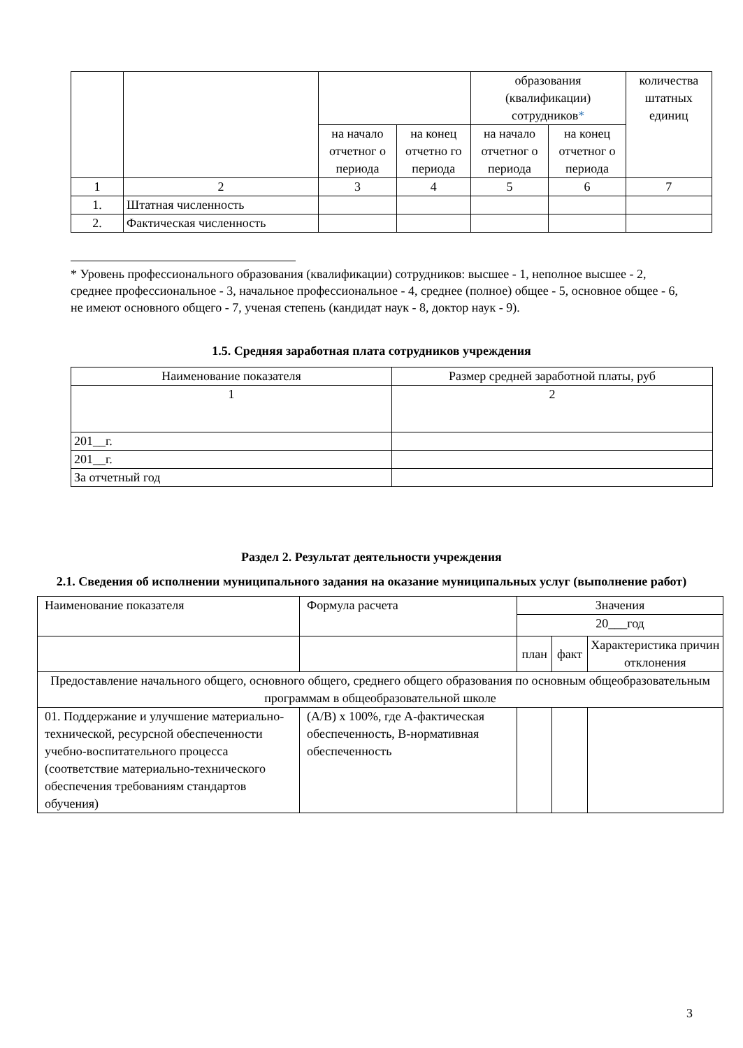| | | | | образования (квалификации) сотрудников * | | количества штатных единиц |
| | | на начало отчетног о периода | на конец отчетно го периода | на начало отчетног о периода | на конец отчетног о периода | |
| 1 | 2 | 3 | 4 | 5 | 6 | 7 |
| 1. | Штатная численность | | | | | |
| 2. | Фактическая численность | | | | | |
* Уровень профессионального образования (квалификации) сотрудников: высшее - 1, неполное высшее - 2, среднее профессиональное - 3, начальное профессиональное - 4, среднее (полное) общее - 5, основное общее - 6, не имеют основного общего - 7, ученая степень (кандидат наук - 8, доктор наук - 9).
1.5. Средняя заработная плата сотрудников учреждения
| Наименование показателя | Размер средней заработной платы, руб |
| 1 | 2 |
| 201__г. | |
| 201__г. | |
| За отчетный год | |
Раздел 2. Результат деятельности учреждения
2.1. Сведения об исполнении муниципального задания на оказание муниципальных услуг (выполнение работ)
| Наименование показателя | Формула расчета | Значения | | |
| | | 20___год | | |
| | | план | факт | Характеристика причин отклонения |
| Предоставление начального общего, основного общего, среднего общего образования по основным общеобразовательным программам в общеобразовательной школе | | | | |
| 01. Поддержание и улучшение материально-технической, ресурсной обеспеченности учебно-воспитательного процесса (соответствие материально-технического обеспечения требованиям стандартов обучения) | (А/В) х 100%, где А-фактическая обеспеченность, В-нормативная обеспеченность | | | |
3